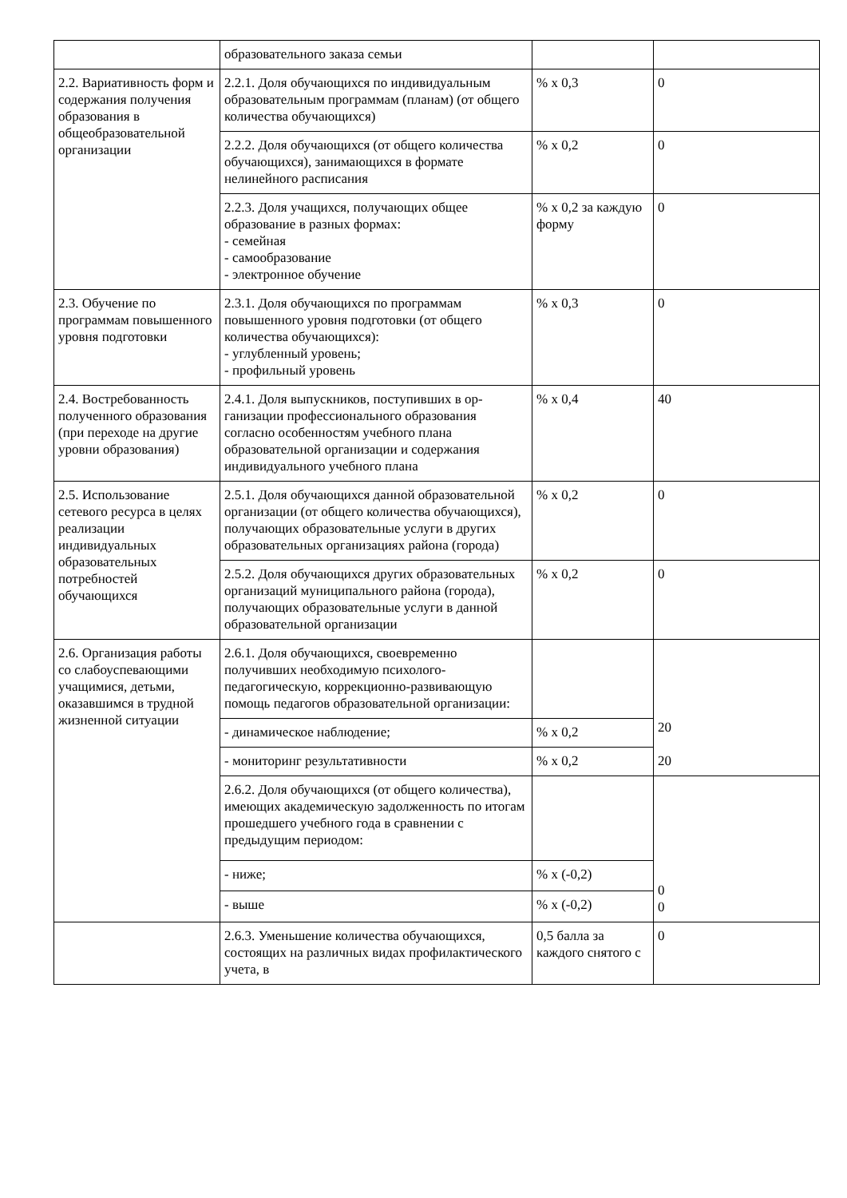| | образовательного заказа семьи | | |
| 2.2. Вариативность форм и содержания получения образования в общеобразовательной организации | 2.2.1. Доля обучающихся по индивидуаль­ным образовательным программам (планам) (от общего количества обучающихся) | % x 0,3 | 0 |
| | 2.2.2. Доля обучающихся (от общего количества обучающихся), занимающихся в формате нелинейного расписания | % x 0,2 | 0 |
| | 2.2.3. Доля учащихся, получающих общее образование в разных формах: - семейная - самообразование - электронное обучение | % x 0,2 за каждую форму | 0 |
| 2.3. Обучение по программам повышенного уровня подготовки | 2.3.1. Доля обучающихся по программам повышенного уровня подготовки (от общего количества обучающихся): - углубленный уровень; - профильный уровень | % x 0,3 | 0 |
| 2.4. Востребованность полученного образования (при переходе на другие уровни образования) | 2.4.1. Доля выпускников, поступивших в ор­ганизации профессионального образования согласно особенностям учебного плана образовательной организации и содержания индивидуального учебного плана | % x 0,4 | 40 |
| 2.5. Использование сетевого ресурса в целях реализации индивидуальных образовательных потребностей обучающихся | 2.5.1. Доля обучающихся данной образова­тельной организации (от общего количества обучающихся), получающих образователь­ные услуги в других образовательных организациях района (города) | % x 0,2 | 0 |
| | 2.5.2. Доля обучающихся других образова­тельных организаций муниципального рай­она (города), получающих образовательные услуги в данной образовательной организации | % x 0,2 | 0 |
| 2.6. Организация работы со слабоуспевающими учащимися, детьми, оказавшимся в трудной жизненной ситуации | 2.6.1. Доля обучающихся, своевременно получивших необходимую психолого-педагогическую, коррекционно-развивающую помощь педагогов образовательной организации: | | 20 20 |
| | - динамическое наблюдение; | % x 0,2 | |
| | - мониторинг результативности | % x 0,2 | |
| | 2.6.2. Доля обучающихся (от общего количества), имеющих академическую задолженность по итогам прошедшего учебного года в сравнении с предыдущим периодом: | | 0 0 |
| | - ниже; | % x (-0,2) | |
| | - выше | % x (-0,2) | |
| | 2.6.3. Уменьшение количества обучающихся, состоящих на различных видах профилактического учета, в | 0,5 балла за каждого снятого с | 0 |